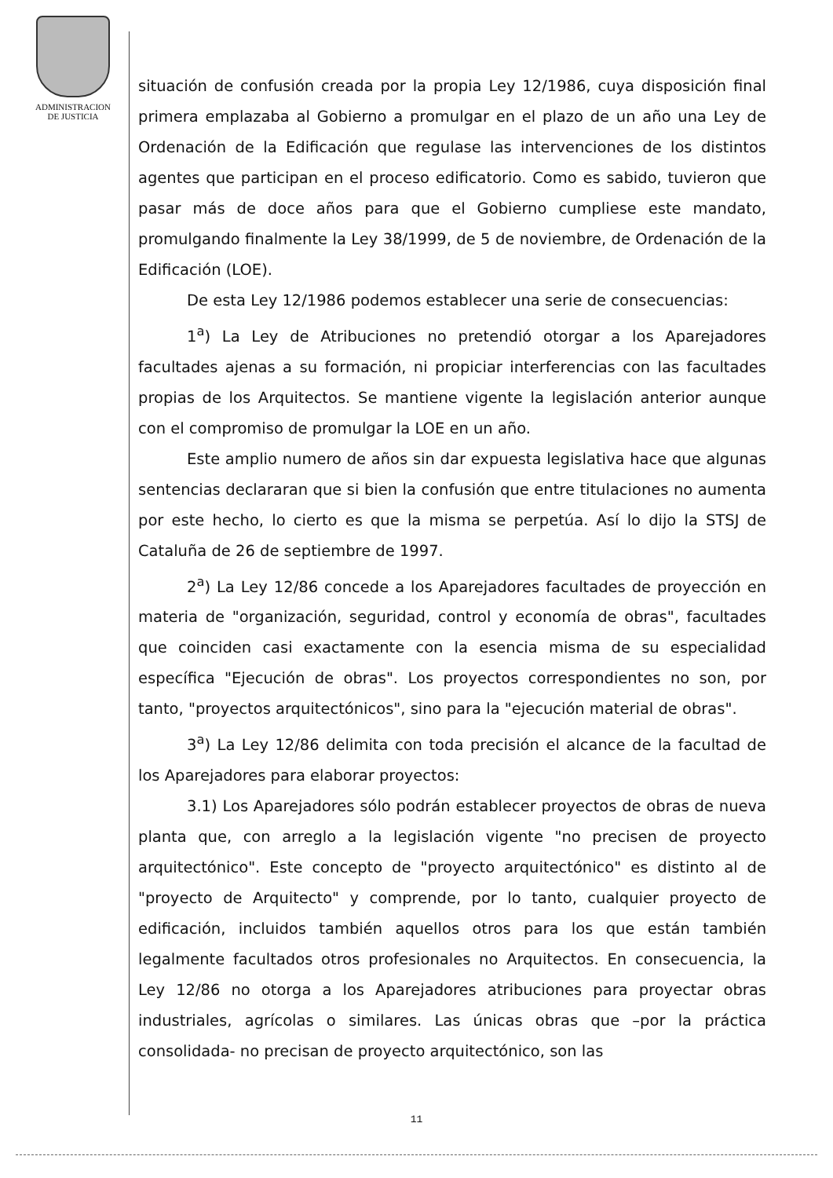ADMINISTRACION
DE JUSTICIA
situación de confusión creada por la propia Ley 12/1986, cuya disposición final primera emplazaba al Gobierno a promulgar en el plazo de un año una Ley de Ordenación de la Edificación que regulase las intervenciones de los distintos agentes que participan en el proceso edificatorio. Como es sabido, tuvieron que pasar más de doce años para que el Gobierno cumpliese este mandato, promulgando finalmente la Ley 38/1999, de 5 de noviembre, de Ordenación de la Edificación (LOE).
De esta Ley 12/1986 podemos establecer una serie de consecuencias:
1<sup>a</sup>) La Ley de Atribuciones no pretendió otorgar a los Aparejadores facultades ajenas a su formación, ni propiciar interferencias con las facultades propias de los Arquitectos. Se mantiene vigente la legislación anterior aunque con el compromiso de promulgar la LOE en un año.
Este amplio numero de años sin dar expuesta legislativa hace que algunas sentencias declararan que si bien la confusión que entre titulaciones no aumenta por este hecho, lo cierto es que la misma se perpetúa. Así lo dijo la STSJ de Cataluña de 26 de septiembre de 1997.
2<sup>a</sup>) La Ley 12/86 concede a los Aparejadores facultades de proyección en materia de "organización, seguridad, control y economía de obras", facultades que coinciden casi exactamente con la esencia misma de su especialidad específica "Ejecución de obras". Los proyectos correspondientes no son, por tanto, "proyectos arquitectónicos", sino para la "ejecución material de obras".
3<sup>a</sup>) La Ley 12/86 delimita con toda precisión el alcance de la facultad de los Aparejadores para elaborar proyectos:
3.1) Los Aparejadores sólo podrán establecer proyectos de obras de nueva planta que, con arreglo a la legislación vigente "no precisen de proyecto arquitectónico". Este concepto de "proyecto arquitectónico" es distinto al de "proyecto de Arquitecto" y comprende, por lo tanto, cualquier proyecto de edificación, incluidos también aquellos otros para los que están también legalmente facultados otros profesionales no Arquitectos. En consecuencia, la Ley 12/86 no otorga a los Aparejadores atribuciones para proyectar obras industriales, agrícolas o similares. Las únicas obras que –por la práctica consolidada- no precisan de proyecto arquitectónico, son las
11